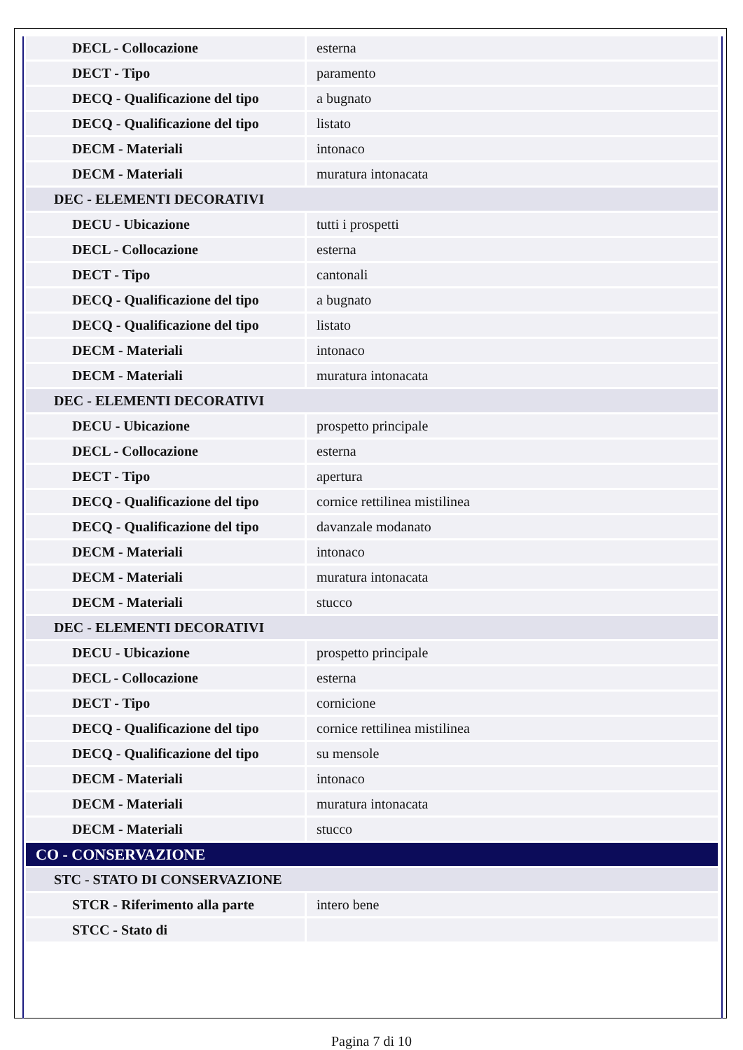| DECL - Collocazione | esterna |
| DECT - Tipo | paramento |
| DECQ - Qualificazione del tipo | a bugnato |
| DECQ - Qualificazione del tipo | listato |
| DECM - Materiali | intonaco |
| DECM - Materiali | muratura intonacata |
| DEC - ELEMENTI DECORATIVI | |
| DECU - Ubicazione | tutti i prospetti |
| DECL - Collocazione | esterna |
| DECT - Tipo | cantonali |
| DECQ - Qualificazione del tipo | a bugnato |
| DECQ - Qualificazione del tipo | listato |
| DECM - Materiali | intonaco |
| DECM - Materiali | muratura intonacata |
| DEC - ELEMENTI DECORATIVI | |
| DECU - Ubicazione | prospetto principale |
| DECL - Collocazione | esterna |
| DECT - Tipo | apertura |
| DECQ - Qualificazione del tipo | cornice rettilinea mistilinea |
| DECQ - Qualificazione del tipo | davanzale modanato |
| DECM - Materiali | intonaco |
| DECM - Materiali | muratura intonacata |
| DECM - Materiali | stucco |
| DEC - ELEMENTI DECORATIVI | |
| DECU - Ubicazione | prospetto principale |
| DECL - Collocazione | esterna |
| DECT - Tipo | cornicione |
| DECQ - Qualificazione del tipo | cornice rettilinea mistilinea |
| DECQ - Qualificazione del tipo | su mensole |
| DECM - Materiali | intonaco |
| DECM - Materiali | muratura intonacata |
| DECM - Materiali | stucco |
| CO - CONSERVAZIONE | |
| STC - STATO DI CONSERVAZIONE | |
| STCR - Riferimento alla parte | intero bene |
| STCC - Stato di | |
Pagina 7 di 10